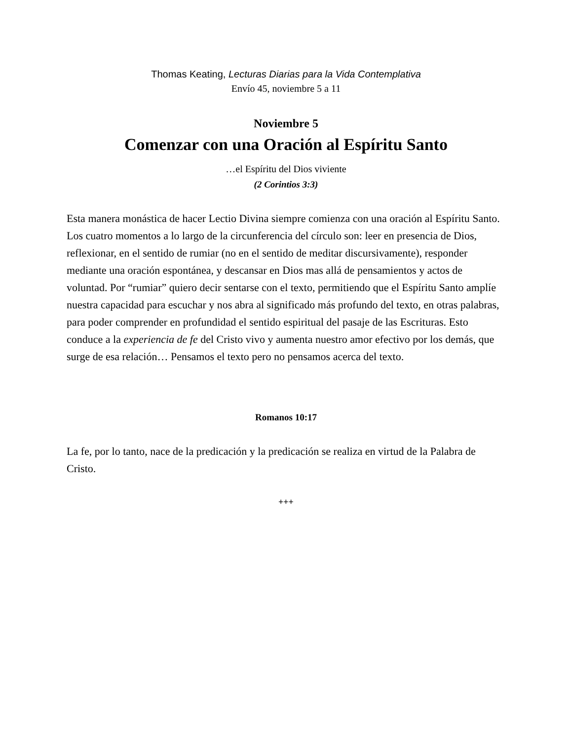Thomas Keating, Lecturas Diarias para la Vida Contemplativa
Envío 45, noviembre 5 a 11
Noviembre 5
Comenzar con una Oración al Espíritu Santo
…el Espíritu del Dios viviente
(2 Corintios 3:3)
Esta manera monástica de hacer Lectio Divina siempre comienza con una oración al Espíritu Santo. Los cuatro momentos a lo largo de la circunferencia del círculo son: leer en presencia de Dios, reflexionar, en el sentido de rumiar (no en el sentido de meditar discursivamente), responder mediante una oración espontánea, y descansar en Dios mas allá de pensamientos y actos de voluntad. Por “rumiar” quiero decir sentarse con el texto, permitiendo que el Espíritu Santo amplíe nuestra capacidad para escuchar y nos abra al significado más profundo del texto, en otras palabras, para poder comprender en profundidad el sentido espiritual del pasaje de las Escrituras. Esto conduce a la experiencia de fe del Cristo vivo y aumenta nuestro amor efectivo por los demás, que surge de esa relación… Pensamos el texto pero no pensamos acerca del texto.
Romanos 10:17
La fe, por lo tanto, nace de la predicación y la predicación se realiza en virtud de la Palabra de Cristo.
+++